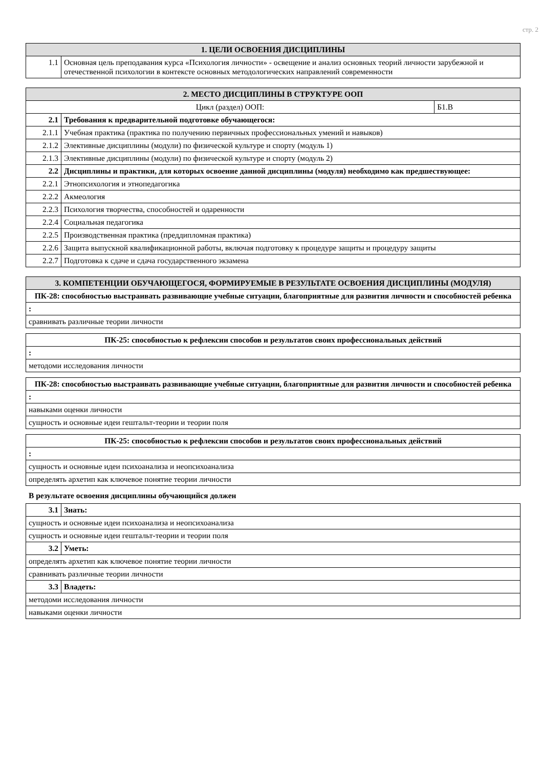стр. 2
| 1. ЦЕЛИ ОСВОЕНИЯ ДИСЦИПЛИНЫ | |
| --- | --- |
| 1.1 | Основная цель преподавания курса «Психология личности» - освещение и анализ основных теорий личности зарубежной и отечественной психологии в контексте основных методологических направлений современности |
| 2. МЕСТО ДИСЦИПЛИНЫ В СТРУКТУРЕ ООП | | |
| --- | --- | --- |
| Цикл (раздел) ООП: | | Б1.В |
| 2.1 | Требования к предварительной подготовке обучающегося: | |
| 2.1.1 | Учебная практика (практика по получению первичных профессиональных умений и навыков) | |
| 2.1.2 | Элективные дисциплины (модули) по физической культуре и спорту (модуль 1) | |
| 2.1.3 | Элективные дисциплины (модули) по физической культуре и спорту (модуль 2) | |
| 2.2 | Дисциплины и практики, для которых освоение данной дисциплины (модуля) необходимо как предшествующее: | |
| 2.2.1 | Этнопсихология и этнопедагогика | |
| 2.2.2 | Акмеология | |
| 2.2.3 | Психология творчества, способностей и одаренности | |
| 2.2.4 | Социальная педагогика | |
| 2.2.5 | Производственная практика (преддипломная практика) | |
| 2.2.6 | Защита выпускной квалификационной работы, включая подготовку к процедуре защиты и процедуру защиты | |
| 2.2.7 | Подготовка к сдаче и сдача государственного экзамена | |
| 3. КОМПЕТЕНЦИИ ОБУЧАЮЩЕГОСЯ, ФОРМИРУЕМЫЕ В РЕЗУЛЬТАТЕ ОСВОЕНИЯ ДИСЦИПЛИНЫ (МОДУЛЯ) |
| --- |
| ПК-28: способностью выстраивать развивающие учебные ситуации, благоприятные для развития личности и способностей ребенка |
| : |
| сравнивать различные теории личности |
| ПК-25: способностью к рефлексии способов и результатов своих профессиональных действий |
| : |
| методоми исследования личности |
| ПК-28: способностью выстраивать развивающие учебные ситуации, благоприятные для развития личности и способностей ребенка |
| : |
| навыками оценки личности |
| сущность и основные идеи гештальт-теории и теории поля |
| ПК-25: способностью к рефлексии способов и результатов своих профессиональных действий |
| : |
| сущность и основные идеи психоанализа и неопсихоанализа |
| определять архетип как ключевое понятие теории личности |
В результате освоения дисциплины обучающийся должен
| 3.1 | Знать: |
| сущность и основные идеи психоанализа и неопсихоанализа | |
| сущность и основные идеи гештальт-теории и теории поля | |
| 3.2 | Уметь: |
| определять архетип как ключевое понятие теории личности | |
| сравнивать различные теории личности | |
| 3.3 | Владеть: |
| методоми исследования личности | |
| навыками оценки личности | |